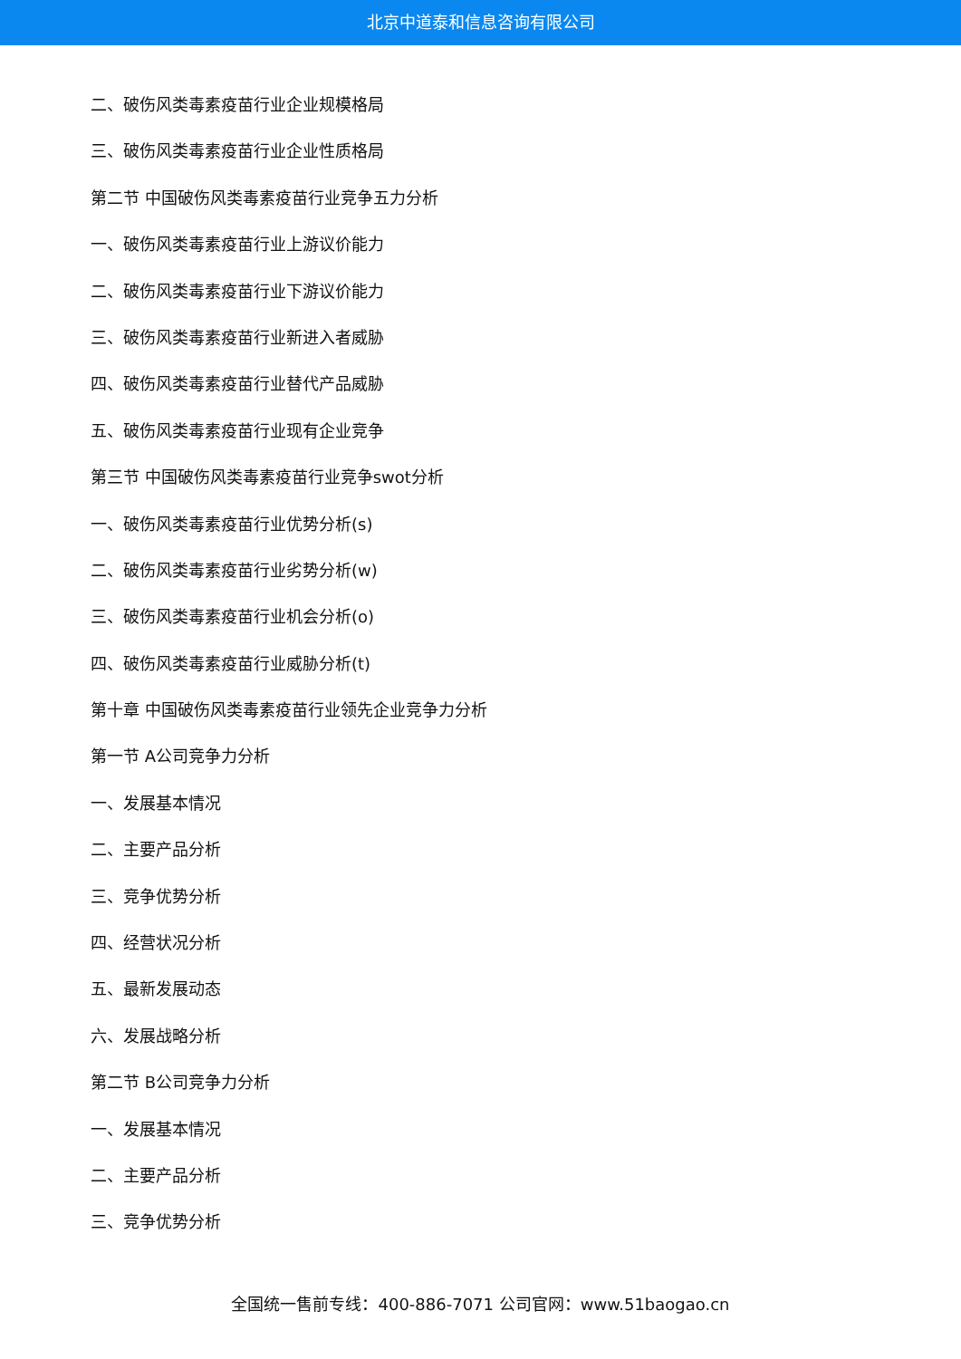北京中道泰和信息咨询有限公司
二、破伤风类毒素疫苗行业企业规模格局
三、破伤风类毒素疫苗行业企业性质格局
第二节 中国破伤风类毒素疫苗行业竞争五力分析
一、破伤风类毒素疫苗行业上游议价能力
二、破伤风类毒素疫苗行业下游议价能力
三、破伤风类毒素疫苗行业新进入者威胁
四、破伤风类毒素疫苗行业替代产品威胁
五、破伤风类毒素疫苗行业现有企业竞争
第三节 中国破伤风类毒素疫苗行业竞争swot分析
一、破伤风类毒素疫苗行业优势分析(s)
二、破伤风类毒素疫苗行业劣势分析(w)
三、破伤风类毒素疫苗行业机会分析(o)
四、破伤风类毒素疫苗行业威胁分析(t)
第十章 中国破伤风类毒素疫苗行业领先企业竞争力分析
第一节 A公司竞争力分析
一、发展基本情况
二、主要产品分析
三、竞争优势分析
四、经营状况分析
五、最新发展动态
六、发展战略分析
第二节 B公司竞争力分析
一、发展基本情况
二、主要产品分析
三、竞争优势分析
全国统一售前专线：400-886-7071 公司官网：www.51baogao.cn